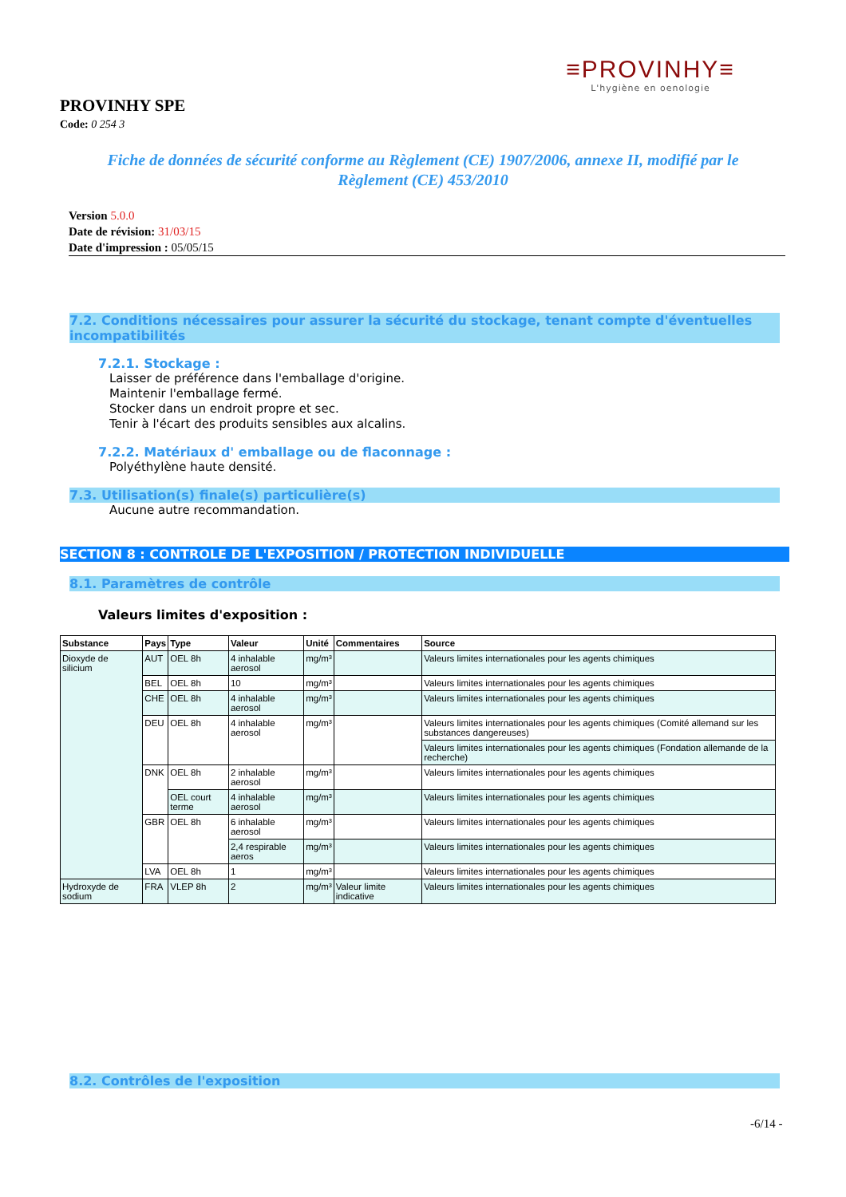≡PROVINHY≡
L'hygiène en oenologie
PROVINHY SPE
Code: 0 254 3
Fiche de données de sécurité conforme au Règlement (CE) 1907/2006, annexe II, modifié par le Règlement (CE) 453/2010
Version 5.0.0
Date de révision: 31/03/15
Date d'impression : 05/05/15
7.2. Conditions nécessaires pour assurer la sécurité du stockage, tenant compte d'éventuelles incompatibilités
7.2.1. Stockage :
Laisser de préférence dans l'emballage d'origine.
Maintenir l'emballage fermé.
Stocker dans un endroit propre et sec.
Tenir à l'écart des produits sensibles aux alcalins.
7.2.2. Matériaux d' emballage ou de flaconnage :
Polyéthylène haute densité.
7.3. Utilisation(s) finale(s) particulière(s)
Aucune autre recommandation.
SECTION 8 : CONTROLE DE L'EXPOSITION / PROTECTION INDIVIDUELLE
8.1. Paramètres de contrôle
Valeurs limites d'exposition :
| Substance | Pays | Type | Valeur | Unité | Commentaires | Source |
| --- | --- | --- | --- | --- | --- | --- |
| Dioxyde de silicium | AUT | OEL 8h | 4 inhalable aerosol | mg/m³ | | Valeurs limites internationales pour les agents chimiques |
| | BEL | OEL 8h | 10 | mg/m³ | | Valeurs limites internationales pour les agents chimiques |
| | CHE | OEL 8h | 4 inhalable aerosol | mg/m³ | | Valeurs limites internationales pour les agents chimiques |
| | DEU | OEL 8h | 4 inhalable aerosol | mg/m³ | | Valeurs limites internationales pour les agents chimiques (Comité allemand sur les substances dangereuses) |
| | | | | | | Valeurs limites internationales pour les agents chimiques (Fondation allemande de la recherche) |
| | DNK | OEL 8h | 2 inhalable aerosol | mg/m³ | | Valeurs limites internationales pour les agents chimiques |
| | | OEL court terme | 4 inhalable aerosol | mg/m³ | | Valeurs limites internationales pour les agents chimiques |
| | GBR | OEL 8h | 6 inhalable aerosol | mg/m³ | | Valeurs limites internationales pour les agents chimiques |
| | | | 2,4 respirable aeros | mg/m³ | | Valeurs limites internationales pour les agents chimiques |
| | LVA | OEL 8h | 1 | mg/m³ | | Valeurs limites internationales pour les agents chimiques |
| Hydroxyde de sodium | FRA | VLEP 8h | 2 | mg/m³ | Valeur limite indicative | Valeurs limites internationales pour les agents chimiques |
8.2. Contrôles de l'exposition
-6/14 -